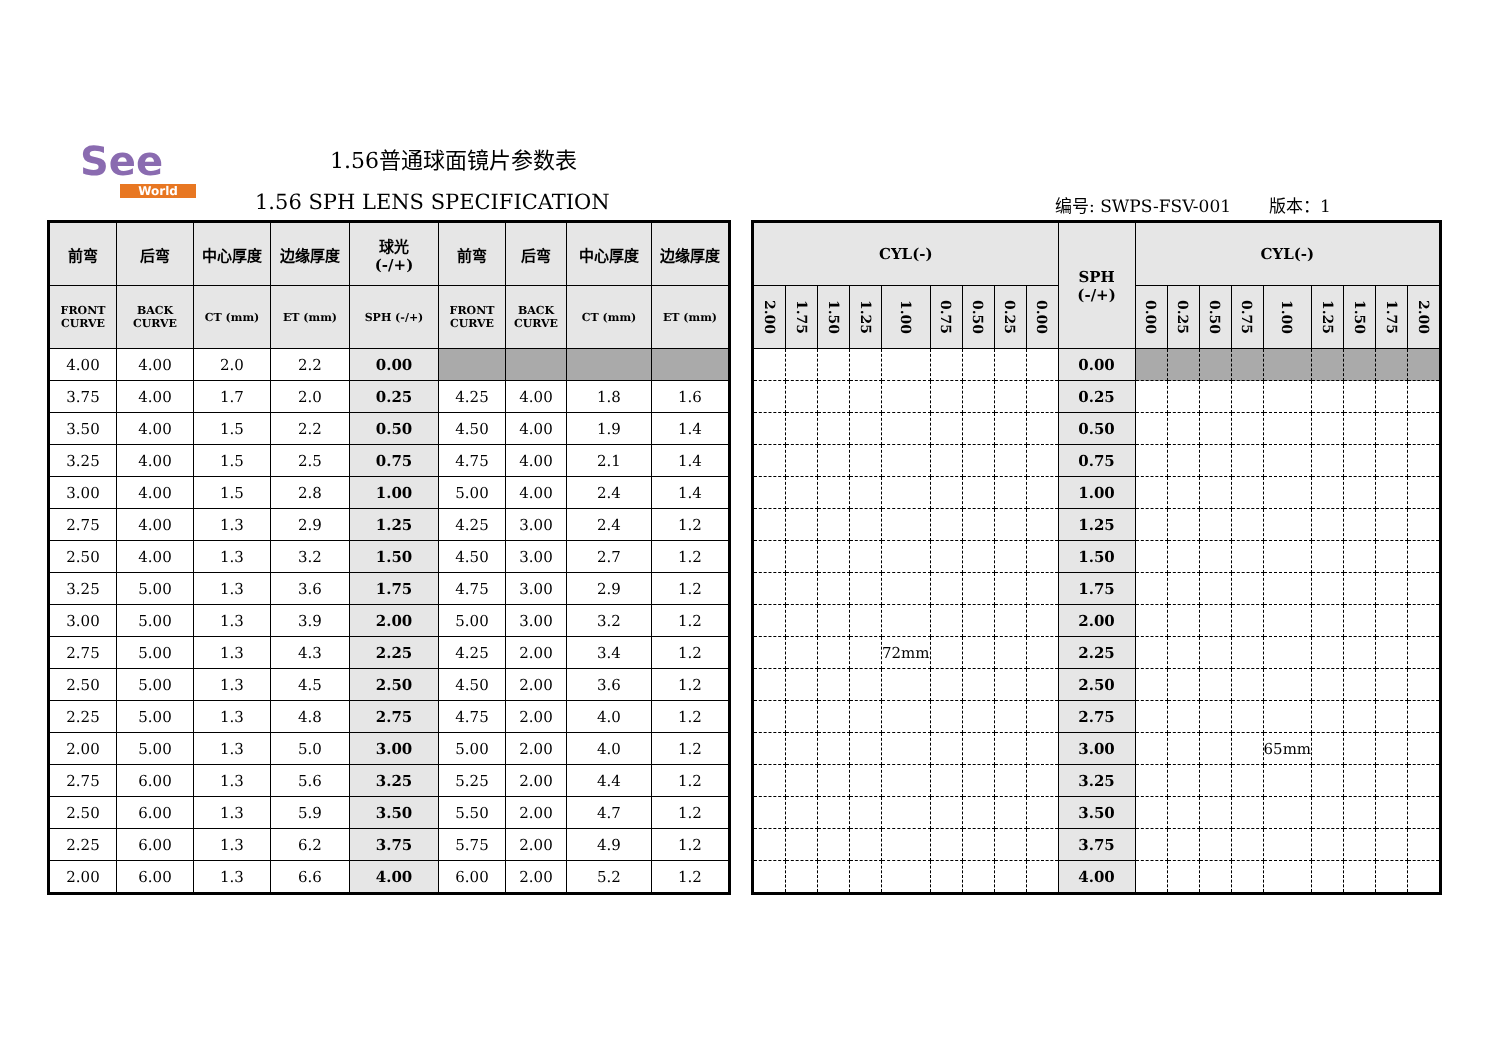See
World
1.56普通球面镜片参数表
1.56 SPH LENS SPECIFICATION
编号: SWPS-FSV-001 版本：1
| 前弯 | 后弯 | 中心厚度 | 边缘厚度 | 球光 (-/+) | 前弯 | 后弯 | 中心厚度 | 边缘厚度 |
| --- | --- | --- | --- | --- | --- | --- | --- | --- |
| FRONT CURVE | BACK CURVE | CT (mm) | ET (mm) | SPH (-/+) | FRONT CURVE | BACK CURVE | CT (mm) | ET (mm) |
| 4.00 | 4.00 | 2.0 | 2.2 | 0.00 | | | | |
| 3.75 | 4.00 | 1.7 | 2.0 | 0.25 | 4.25 | 4.00 | 1.8 | 1.6 |
| 3.50 | 4.00 | 1.5 | 2.2 | 0.50 | 4.50 | 4.00 | 1.9 | 1.4 |
| 3.25 | 4.00 | 1.5 | 2.5 | 0.75 | 4.75 | 4.00 | 2.1 | 1.4 |
| 3.00 | 4.00 | 1.5 | 2.8 | 1.00 | 5.00 | 4.00 | 2.4 | 1.4 |
| 2.75 | 4.00 | 1.3 | 2.9 | 1.25 | 4.25 | 3.00 | 2.4 | 1.2 |
| 2.50 | 4.00 | 1.3 | 3.2 | 1.50 | 4.50 | 3.00 | 2.7 | 1.2 |
| 3.25 | 5.00 | 1.3 | 3.6 | 1.75 | 4.75 | 3.00 | 2.9 | 1.2 |
| 3.00 | 5.00 | 1.3 | 3.9 | 2.00 | 5.00 | 3.00 | 3.2 | 1.2 |
| 2.75 | 5.00 | 1.3 | 4.3 | 2.25 | 4.25 | 2.00 | 3.4 | 1.2 |
| 2.50 | 5.00 | 1.3 | 4.5 | 2.50 | 4.50 | 2.00 | 3.6 | 1.2 |
| 2.25 | 5.00 | 1.3 | 4.8 | 2.75 | 4.75 | 2.00 | 4.0 | 1.2 |
| 2.00 | 5.00 | 1.3 | 5.0 | 3.00 | 5.00 | 2.00 | 4.0 | 1.2 |
| 2.75 | 6.00 | 1.3 | 5.6 | 3.25 | 5.25 | 2.00 | 4.4 | 1.2 |
| 2.50 | 6.00 | 1.3 | 5.9 | 3.50 | 5.50 | 2.00 | 4.7 | 1.2 |
| 2.25 | 6.00 | 1.3 | 6.2 | 3.75 | 5.75 | 2.00 | 4.9 | 1.2 |
| 2.00 | 6.00 | 1.3 | 6.6 | 4.00 | 6.00 | 2.00 | 5.2 | 1.2 |
| CYL(-) | | | | | | | | | SPH (-/+) | CYL(-) | | | | | | | | |
| --- | --- | --- | --- | --- | --- | --- | --- | --- | --- | --- | --- | --- | --- | --- | --- | --- | --- | --- |
| 2.00 | 1.75 | 1.50 | 1.25 | 1.00 | 0.75 | 0.50 | 0.25 | 0.00 | | 0.00 | 0.25 | 0.50 | 0.75 | 1.00 | 1.25 | 1.50 | 1.75 | 2.00 |
| | | | | | | | | | 0.00 | | | | | | | | | |
| | | | | | | | | | 0.25 | | | | | | | | | |
| | | | | | | | | | 0.50 | | | | | | | | | |
| | | | | | | | | | 0.75 | | | | | | | | | |
| | | | | | | | | | 1.00 | | | | | | | | | |
| | | | | | | | | | 1.25 | | | | | | | | | |
| | | | | | | | | | 1.50 | | | | | | | | | |
| | | | | | | | | | 1.75 | | | | | | | | | |
| | | | | | | | | | 2.00 | | | | | | | | | |
| | | | | 72mm | | | | | 2.25 | | | | | | | | | |
| | | | | | | | | | 2.50 | | | | | | | | | |
| | | | | | | | | | 2.75 | | | | | | | | | |
| | | | | | | | | | 3.00 | | | | | 65mm | | | | |
| | | | | | | | | | 3.25 | | | | | | | | | |
| | | | | | | | | | 3.50 | | | | | | | | | |
| | | | | | | | | | 3.75 | | | | | | | | | |
| | | | | | | | | | 4.00 | | | | | | | | | |